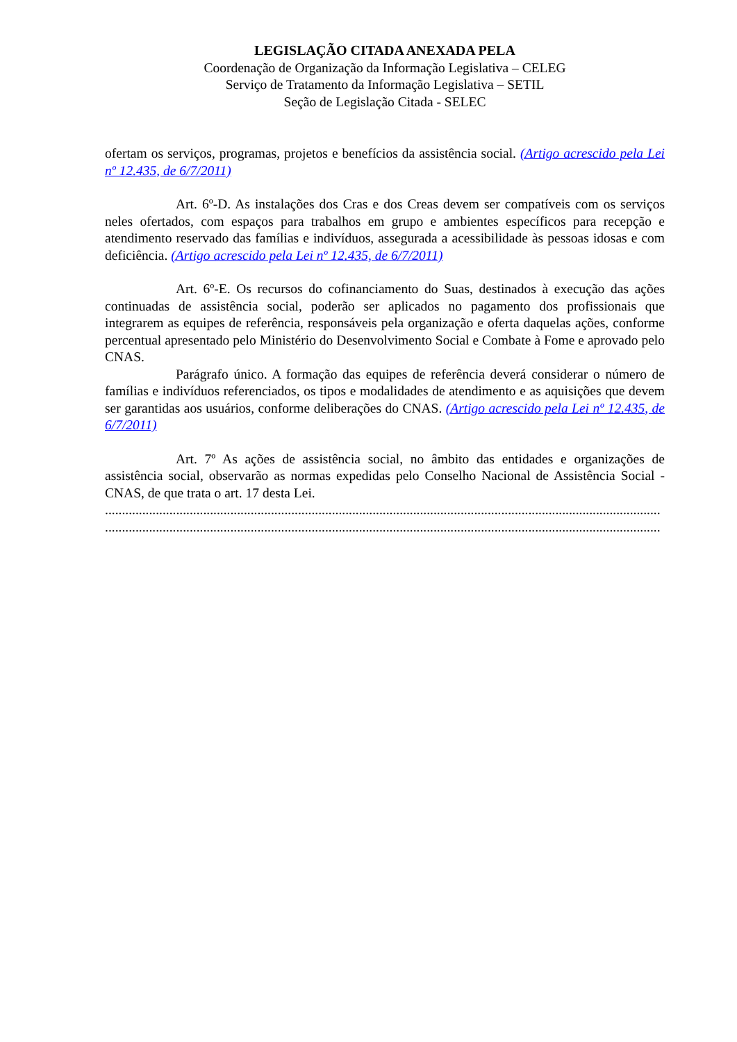LEGISLAÇÃO CITADA ANEXADA PELA
Coordenação de Organização da Informação Legislativa – CELEG
Serviço de Tratamento da Informação Legislativa – SETIL
Seção de Legislação Citada - SELEC
ofertam os serviços, programas, projetos e benefícios da assistência social. (Artigo acrescido pela Lei nº 12.435, de 6/7/2011)
Art. 6º-D. As instalações dos Cras e dos Creas devem ser compatíveis com os serviços neles ofertados, com espaços para trabalhos em grupo e ambientes específicos para recepção e atendimento reservado das famílias e indivíduos, assegurada a acessibilidade às pessoas idosas e com deficiência. (Artigo acrescido pela Lei nº 12.435, de 6/7/2011)
Art. 6º-E. Os recursos do cofinanciamento do Suas, destinados à execução das ações continuadas de assistência social, poderão ser aplicados no pagamento dos profissionais que integrarem as equipes de referência, responsáveis pela organização e oferta daquelas ações, conforme percentual apresentado pelo Ministério do Desenvolvimento Social e Combate à Fome e aprovado pelo CNAS.
Parágrafo único. A formação das equipes de referência deverá considerar o número de famílias e indivíduos referenciados, os tipos e modalidades de atendimento e as aquisições que devem ser garantidas aos usuários, conforme deliberações do CNAS. (Artigo acrescido pela Lei nº 12.435, de 6/7/2011)
Art. 7º As ações de assistência social, no âmbito das entidades e organizações de assistência social, observarão as normas expedidas pelo Conselho Nacional de Assistência Social - CNAS, de que trata o art. 17 desta Lei.
....................................................................................................................................................................
....................................................................................................................................................................